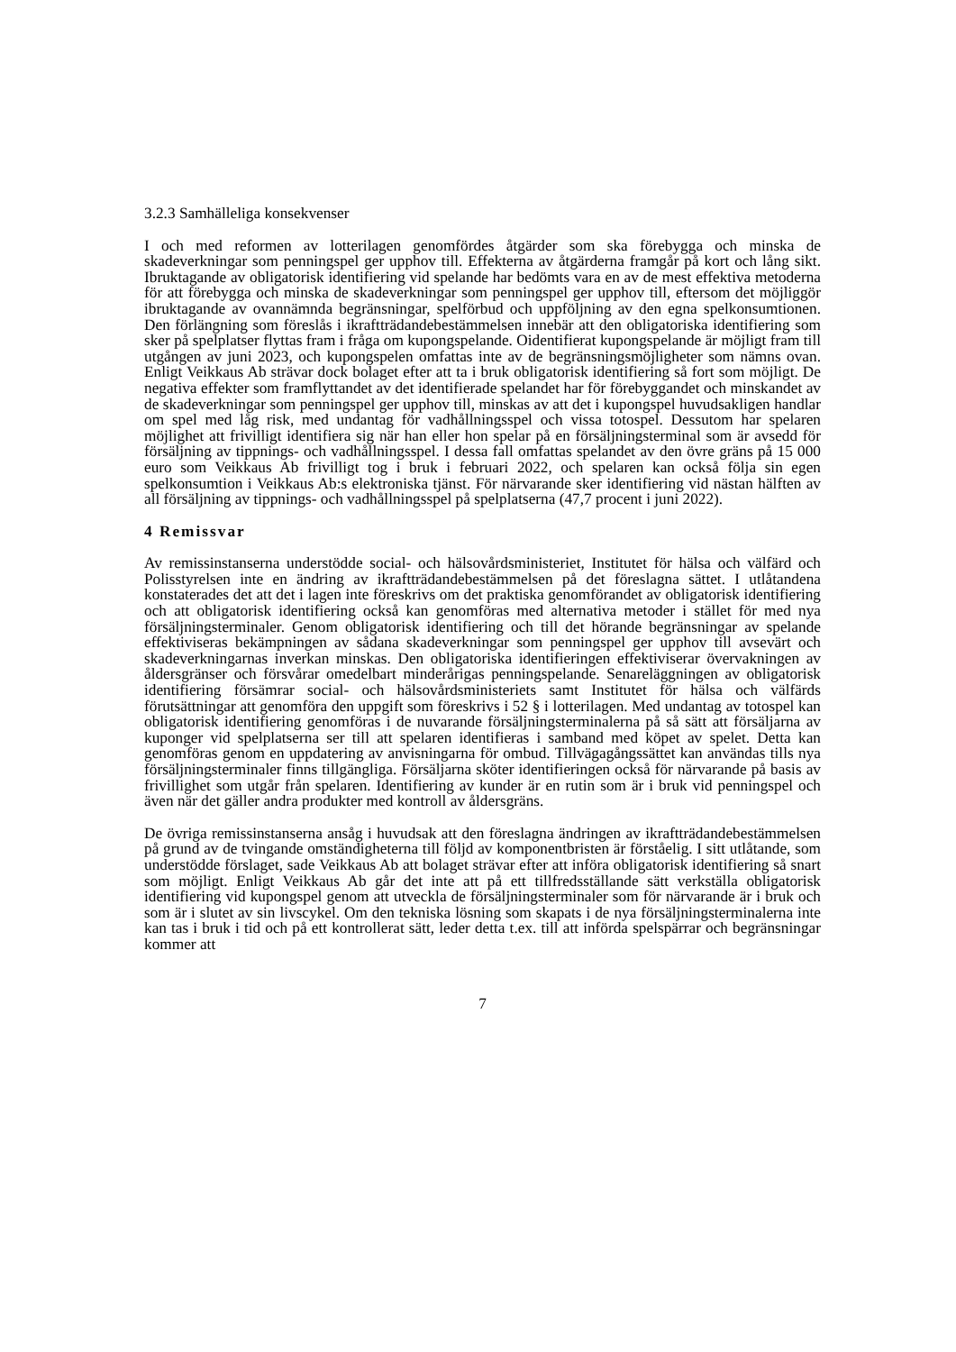3.2.3 Samhälleliga konsekvenser
I och med reformen av lotterilagen genomfördes åtgärder som ska förebygga och minska de skadeverkningar som penningspel ger upphov till. Effekterna av åtgärderna framgår på kort och lång sikt. Ibruktagande av obligatorisk identifiering vid spelande har bedömts vara en av de mest effektiva metoderna för att förebygga och minska de skadeverkningar som penningspel ger upphov till, eftersom det möjliggör ibruktagande av ovannämnda begränsningar, spelförbud och uppföljning av den egna spelkonsumtionen. Den förlängning som föreslås i ikraftträdande­bestämmelsen innebär att den obligatoriska identifiering som sker på spelplatser flyttas fram i fråga om kupongspelande. Oidentifierat kupongspelande är möjligt fram till utgången av juni 2023, och kupongspelen omfattas inte av de begränsningsmöjligheter som nämns ovan. Enligt Veikkaus Ab strävar dock bolaget efter att ta i bruk obligatorisk identifiering så fort som möjligt. De negativa effekter som framflyttandet av det identifierade spelandet har för förebyggandet och minskandet av de skadeverkningar som penningspel ger upphov till, minskas av att det i kupongspel huvudsakligen handlar om spel med låg risk, med undantag för vadhållningsspel och vissa totospel. Dessutom har spelaren möjlighet att frivilligt identifiera sig när han eller hon spelar på en försäljningsterminal som är avsedd för försäljning av tippnings- och vadhållnings­spel. I dessa fall omfattas spelandet av den övre gräns på 15 000 euro som Veikkaus Ab frivilligt tog i bruk i februari 2022, och spelaren kan också följa sin egen spelkonsumtion i Veikkaus Ab:s elektroniska tjänst. För närvarande sker identifiering vid nästan hälften av all försäljning av tippnings- och vadhållningsspel på spelplatserna (47,7 procent i juni 2022).
4 Remissvar
Av remissinstanserna understödde social- och hälsovårdsministeriet, Institutet för hälsa och väl­färd och Polisstyrelsen inte en ändring av ikraftträdandebestämmelsen på det föreslagna sättet. I utlåtandena konstaterades det att det i lagen inte föreskrivs om det praktiska genomförandet av obligatorisk identifiering och att obligatorisk identifiering också kan genomföras med alter­nativa metoder i stället för med nya försäljningsterminaler. Genom obligatorisk identifiering och till det hörande begränsningar av spelande effektiviseras bekämpningen av sådana skade­verkningar som penningspel ger upphov till avsevärt och skadeverkningarnas inverkan minskas. Den obligatoriska identifieringen effektiviserar övervakningen av åldersgränser och försvårar omedelbart minderårigas penningspelande. Senareläggningen av obligatorisk identifiering för­sämrar social- och hälsovårdsministeriets samt Institutet för hälsa och välfärds förutsättningar att genomföra den uppgift som föreskrivs i 52 § i lotterilagen. Med undantag av totospel kan obligatorisk identifiering genomföras i de nuvarande försäljningsterminalerna på så sätt att för­säljarna av kuponger vid spelplatserna ser till att spelaren identifieras i samband med köpet av spelet. Detta kan genomföras genom en uppdatering av anvisningarna för ombud. Tillväga­gångssättet kan användas tills nya försäljningsterminaler finns tillgängliga. Försäljarna sköter identifieringen också för närvarande på basis av frivillighet som utgår från spelaren. Identifie­ring av kunder är en rutin som är i bruk vid penningspel och även när det gäller andra produkter med kontroll av åldersgräns.
De övriga remissinstanserna ansåg i huvudsak att den föreslagna ändringen av ikraftträdande­bestämmelsen på grund av de tvingande omständigheterna till följd av komponentbristen är för­ståelig. I sitt utlåtande, som understödde förslaget, sade Veikkaus Ab att bolaget strävar efter att införa obligatorisk identifiering så snart som möjligt. Enligt Veikkaus Ab går det inte att på ett tillfredsställande sätt verkställa obligatorisk identifiering vid kupongspel genom att utveckla de försäljningsterminaler som för närvarande är i bruk och som är i slutet av sin livscykel. Om den tekniska lösning som skapats i de nya försäljningsterminalerna inte kan tas i bruk i tid och på ett kontrollerat sätt, leder detta t.ex. till att införda spelspärrar och begränsningar kommer att
7